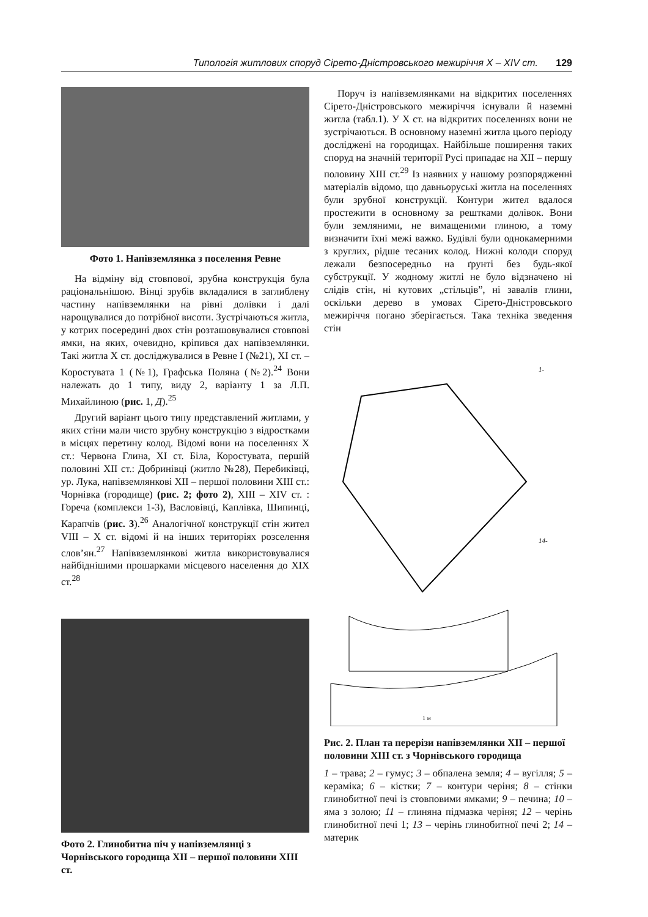Типологія житлових споруд Сірето-Дністровського межиріччя X – XIV ст. 129
Фото 1. Напівземлянка з поселення Ревне
На відміну від стовпової, зрубна конструкція була раціональнішою. Вінці зрубів вкладалися в заглиблену частину напівземлянки на рівні долівки і далі нарощувалися до потрібної висоти. Зустрічаються житла, у котрих посередині двох стін розташовувалися стовпові ямки, на яких, очевидно, кріпився дах напівземлянки. Такі житла X ст. досліджувалися в Ревне I (№21), XI ст. – Коростувата 1 (№1), Графська Поляна (№2).<sup>24</sup> Вони належать до 1 типу, виду 2, варіанту 1 за Л.П. Михайлиною (рис. 1, Д).<sup>25</sup>
Другий варіант цього типу представлений житлами, у яких стіни мали чисто зрубну конструкцію з відростками в місцях перетину колод. Відомі вони на поселеннях X ст.: Червона Глина, XI ст. Біла, Коростувата, першій половині XII ст.: Добринівці (житло №28), Перебиківці, ур. Лука, напівземлянкові XII – першої половини XIII ст.: Чорнівка (городище) (рис. 2; фото 2), XIII – XIV ст. : Гореча (комплекси 1-3), Васловівці, Каплівка, Шипинці, Карапчів (рис. 3).<sup>26</sup> Аналогічної конструкції стін жител VIII – X ст. відомі й на інших територіях розселення слов’ян.<sup>27</sup> Напіввземлянкові житла використовувалися найбіднішими прошарками місцевого населення до XIX ст.<sup>28</sup>
Фото 2. Глинобитна піч у напівземлянці з Чорнівського городища XII – першої половини XIII ст.
Поруч із напівземлянками на відкритих поселеннях Сірето-Дністровського межиріччя існували й наземні житла (табл.1). У X ст. на відкритих поселеннях вони не зустрічаються. В основному наземні житла цього періоду досліджені на городищах. Найбільше поширення таких споруд на значній території Русі припадає на XII – першу половину XIII ст.<sup>29</sup> Із наявних у нашому розпорядженні матеріалів відомо, що давньоруські житла на поселеннях були зрубної конструкції. Контури жител вдалося простежити в основному за рештками долівок. Вони були земляними, не вимащеними глиною, а тому визначити їхні межі важко. Будівлі були однокамерними з круглих, рідше тесаних колод. Нижні колоди споруд лежали безпосередньо на ґрунті без будь-якої субструкції. У жодному житлі не було відзначено ні слідів стін, ні кутових „стільців”, ні завалів глини, оскільки дерево в умовах Сірето-Дністровського межиріччя погано зберігається. Така техніка зведення стін
1-
14-
1 м
Рис. 2. План та перерізи напівземлянки XII – першої половини XIII ст. з Чорнівського городища
1 – трава; 2 – гумус; 3 – обпалена земля; 4 – вугілля; 5 – кераміка; 6 – кістки; 7 – контури черіня; 8 – стінки глинобитної печі із стовповими ямками; 9 – печина; 10 – яма з золою; 11 – глиняна підмазка черіня; 12 – черінь глинобитної печі 1; 13 – черінь глинобитної печі 2; 14 – материк